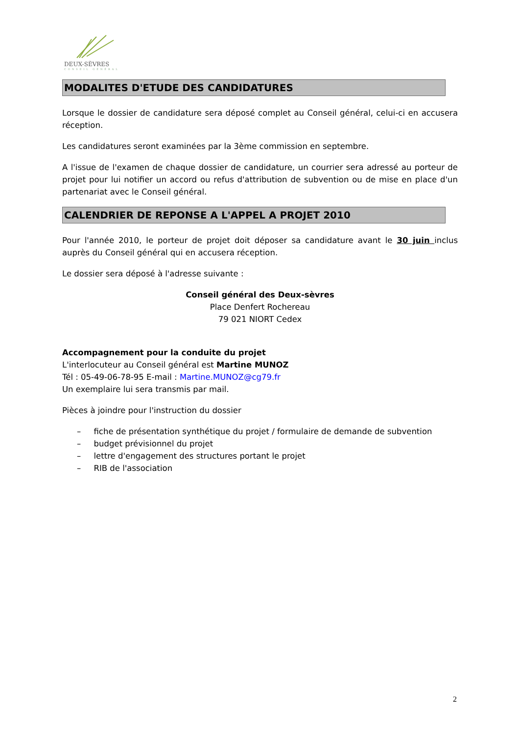DEUX-SÈVRES
CONSEIL GÉNÉRAL
MODALITES D'ETUDE DES CANDIDATURES
Lorsque le dossier de candidature sera déposé complet au Conseil général, celui-ci en accusera réception.
Les candidatures seront examinées par la 3ème commission en septembre.
A l'issue de l'examen de chaque dossier de candidature, un courrier sera adressé au porteur de projet pour lui notifier un accord ou refus d'attribution de subvention ou de mise en place d'un partenariat avec le Conseil général.
CALENDRIER DE REPONSE A L'APPEL A PROJET 2010
Pour l'année 2010, le porteur de projet doit déposer sa candidature avant le 30 juin inclus auprès du Conseil général qui en accusera réception.
Le dossier sera déposé à l'adresse suivante :
Conseil général des Deux-sèvres
Place Denfert Rochereau
79 021 NIORT Cedex
Accompagnement pour la conduite du projet
L'interlocuteur au Conseil général est Martine MUNOZ
Tél : 05-49-06-78-95 E-mail : Martine.MUNOZ@cg79.fr
Un exemplaire lui sera transmis par mail.
Pièces à joindre pour l'instruction du dossier
– fiche de présentation synthétique du projet / formulaire de demande de subvention
– budget prévisionnel du projet
– lettre d'engagement des structures portant le projet
– RIB de l'association
2